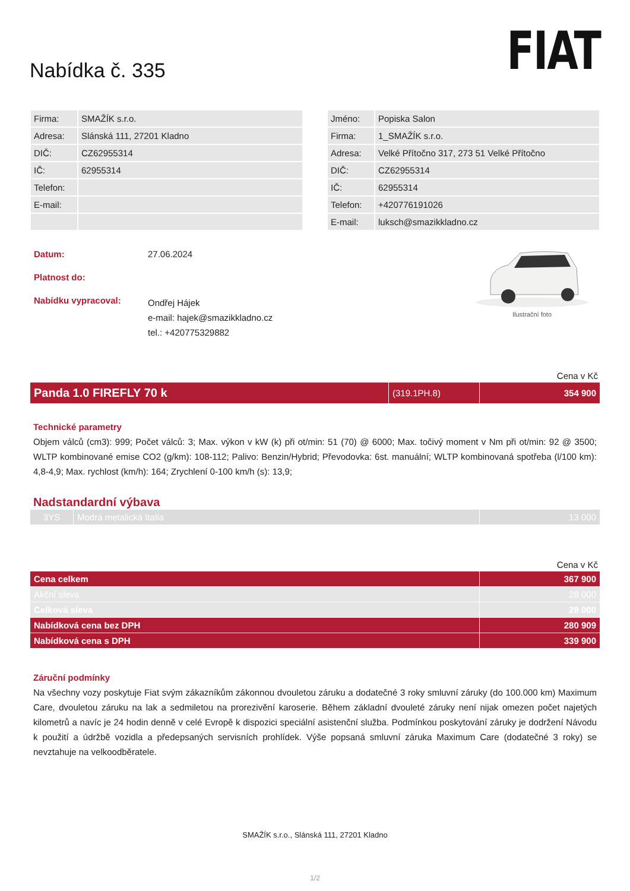Nabídka č. 335
FIAT
| Firma: | SMAŽÍK s.r.o. |
| Adresa: | Slánská 111, 27201 Kladno |
| DIČ: | CZ62955314 |
| IČ: | 62955314 |
| Telefon: | |
| E-mail: | |
| Jméno: | Popiska Salon |
| Firma: | 1_SMAŽÍK s.r.o. |
| Adresa: | Velké Přítočno 317, 273 51 Velké Přítočno |
| DIČ: | CZ62955314 |
| IČ: | 62955314 |
| Telefon: | +420776191026 |
| E-mail: | luksch@smazikkladno.cz |
| Datum: | 27.06.2024 |
| Platnost do: | |
| Nabídku vypracoval: | Ondřej Hájek e-mail: hajek@smazikkladno.cz tel.: +420775329882 |
Ilustrační foto
Cena v Kč
| Panda 1.0 FIREFLY 70 k | (319.1PH.8) | 354 900 |
Technické parametry
Objem válců (cm3): 999; Počet válců: 3; Max. výkon v kW (k) při ot/min: 51 (70) @ 6000; Max. točivý moment v Nm při ot/min: 92 @ 3500; WLTP kombinované emise CO2 (g/km): 108-112; Palivo: Benzin/Hybrid; Převodovka: 6st. manuální; WLTP kombinovaná spotřeba (l/100 km): 4,8-4,9; Max. rychlost (km/h): 164; Zrychlení 0-100 km/h (s): 13,9;
Nadstandardní výbava
| 3YS | Modrá metalická Italia | 13 000 |
Cena v Kč
| Cena celkem | 367 900 |
| Akční sleva | 28 000 |
| Celková sleva | 28 000 |
| Nabídková cena bez DPH | 280 909 |
| Nabídková cena s DPH | 339 900 |
Záruční podmínky
Na všechny vozy poskytuje Fiat svým zákazníkům zákonnou dvouletou záruku a dodatečné 3 roky smluvní záruky (do 100.000 km) Maximum Care, dvouletou záruku na lak a sedmiletou na prorezivění karoserie. Během základní dvouleté záruky není nijak omezen počet najetých kilometrů a navíc je 24 hodin denně v celé Evropě k dispozici speciální asistenční služba. Podmínkou poskytování záruky je dodržení Návodu k použití a údržbě vozidla a předepsaných servisních prohlídek. Výše popsaná smluvní záruka Maximum Care (dodatečné 3 roky) se nevztahuje na velkoodběratele.
SMAŽÍK s.r.o., Slánská 111, 27201 Kladno
1/2